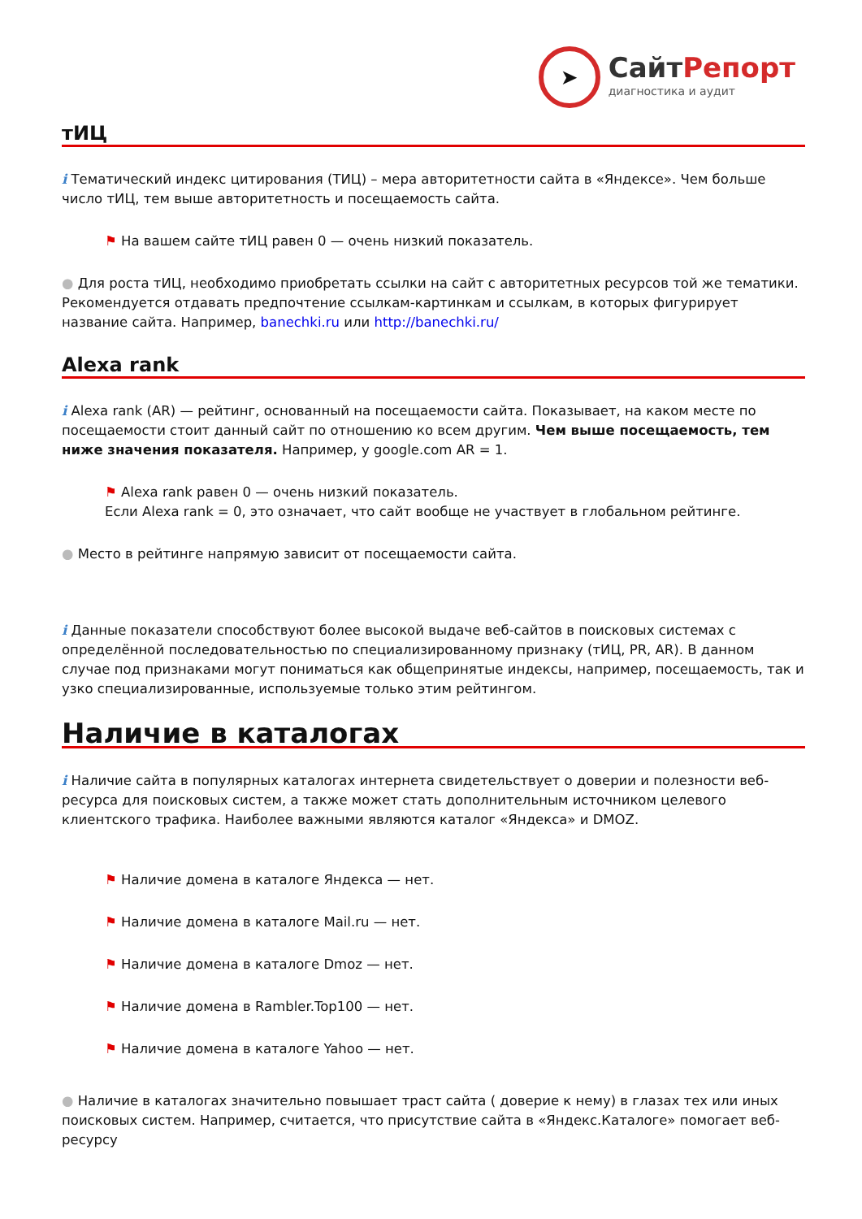➤
СайтРепорт
диагностика и аудит
тИЦ
i Тематический индекс цитирования (ТИЦ) – мера авторитетности сайта в «Яндексе». Чем больше число тИЦ, тем выше авторитетность и посещаемость сайта.
⚑ На вашем сайте тИЦ равен 0 — очень низкий показатель.
● Для роста тИЦ, необходимо приобретать ссылки на сайт с авторитетных ресурсов той же тематики. Рекомендуется отдавать предпочтение ссылкам-картинкам и ссылкам, в которых фигурирует название сайта. Например, banechki.ru или http://banechki.ru/
Alexa rank
i Alexa rank (AR) — рейтинг, основанный на посещаемости сайта. Показывает, на каком месте по посещаемости стоит данный сайт по отношению ко всем другим. Чем выше посещаемость, тем ниже значения показателя. Например, у google.com AR = 1.
⚑ Alexa rank равен 0 — очень низкий показатель.
Если Alexa rank = 0, это означает, что сайт вообще не участвует в глобальном рейтинге.
● Место в рейтинге напрямую зависит от посещаемости сайта.
i Данные показатели способствуют более высокой выдаче веб-сайтов в поисковых системах с определённой последовательностью по специализированному признаку (тИЦ, PR, AR). В данном случае под признаками могут пониматься как общепринятые индексы, например, посещаемость, так и узко специализированные, используемые только этим рейтингом.
Наличие в каталогах
i Наличие сайта в популярных каталогах интернета свидетельствует о доверии и полезности веб-ресурса для поисковых систем, а также может стать дополнительным источником целевого клиентского трафика. Наиболее важными являются каталог «Яндекса» и DMOZ.
⚑ Наличие домена в каталоге Яндекса — нет.
⚑ Наличие домена в каталоге Mail.ru — нет.
⚑ Наличие домена в каталоге Dmoz — нет.
⚑ Наличие домена в Rambler.Top100 — нет.
⚑ Наличие домена в каталоге Yahoo — нет.
● Наличие в каталогах значительно повышает траст сайта ( доверие к нему) в глазах тех или иных поисковых систем. Например, считается, что присутствие сайта в «Яндекс.Каталоге» помогает веб-ресурсу